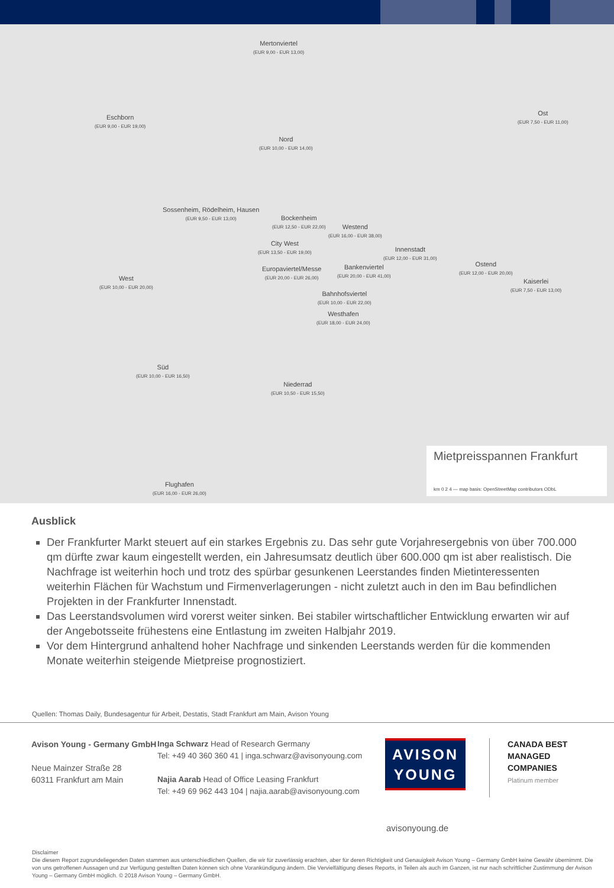Eschborn
(EUR 9,00 - EUR 19,00)
Mertonviertel
(EUR 9,00 - EUR 13,00)
Nord
(EUR 10,00 - EUR 14,00)
Ost
(EUR 7,50 - EUR 11,00)
Sossenheim, Rödelheim, Hausen
(EUR 9,50 - EUR 13,00)
Bockenheim
(EUR 12,50 - EUR 22,00)
Westend
(EUR 16,00 - EUR 38,00)
City West
(EUR 13,50 - EUR 19,00)
Innenstadt
(EUR 12,00 - EUR 31,00)
Europaviertel/Messe
(EUR 20,00 - EUR 26,00)
Bankenviertel
(EUR 20,00 - EUR 41,00)
Ostend
(EUR 12,00 - EUR 20,00)
Kaiserlei
(EUR 7,50 - EUR 13,00)
West
(EUR 10,00 - EUR 20,00)
Bahnhofsviertel
(EUR 10,00 - EUR 22,00)
Westhafen
(EUR 18,00 - EUR 24,00)
Süd
(EUR 10,00 - EUR 16,50)
Niederrad
(EUR 10,50 - EUR 15,50)
Flughafen
(EUR 16,00 - EUR 26,00)
Mietpreisspannen Frankfurt
km 0 2 4 — map basis: OpenStreetMap contributors ODbL
Ausblick
Der Frankfurter Markt steuert auf ein starkes Ergebnis zu. Das sehr gute Vorjahresergebnis von über 700.000 qm dürfte zwar kaum eingestellt werden, ein Jahresumsatz deutlich über 600.000 qm ist aber realistisch. Die Nachfrage ist weiterhin hoch und trotz des spürbar gesunkenen Leerstandes finden Mietinteressenten weiterhin Flächen für Wachstum und Firmenverlagerungen - nicht zuletzt auch in den im Bau befindlichen Projekten in der Frankfurter Innenstadt.
Das Leerstandsvolumen wird vorerst weiter sinken. Bei stabiler wirtschaftlicher Entwicklung erwarten wir auf der Angebotsseite frühestens eine Entlastung im zweiten Halbjahr 2019.
Vor dem Hintergrund anhaltend hoher Nachfrage und sinkenden Leerstands werden für die kommenden Monate weiterhin steigende Mietpreise prognostiziert.
Quellen: Thomas Daily, Bundesagentur für Arbeit, Destatis, Stadt Frankfurt am Main, Avison Young
Avison Young - Germany GmbH
Neue Mainzer Straße 28
60311 Frankfurt am Main
Inga Schwarz Head of Research Germany
Tel: +49 40 360 360 41 | inga.schwarz@avisonyoung.com
Najia Aarab Head of Office Leasing Frankfurt
Tel: +49 69 962 443 104 | najia.aarab@avisonyoung.com
AVISON
YOUNG
CANADA BEST
MANAGED
COMPANIES
Platinum member
avisonyoung.de
Disclaimer
Die diesem Report zugrundeliegenden Daten stammen aus unterschiedlichen Quellen, die wir für zuverlässig erachten, aber für deren Richtigkeit und Genauigkeit Avison Young – Germany GmbH keine Gewähr übernimmt. Die von uns getroffenen Aussagen und zur Verfügung gestellten Daten können sich ohne Vorankündigung ändern. Die Vervielfältigung dieses Reports, in Teilen als auch im Ganzen, ist nur nach schriftlicher Zustimmung der Avison Young – Germany GmbH möglich. © 2018 Avison Young – Germany GmbH.